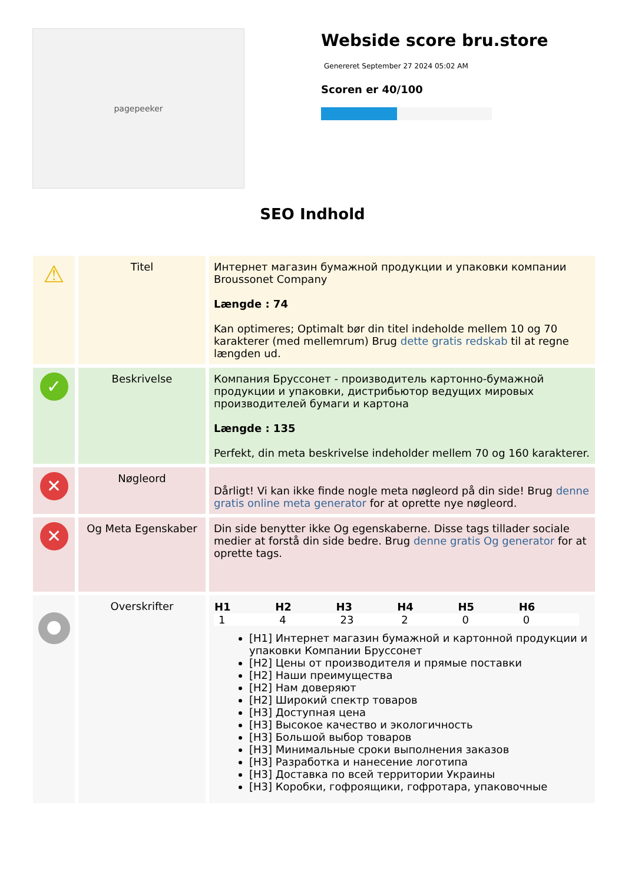pagepeeker
Webside score bru.store
Genereret September 27 2024 05:02 AM
Scoren er 40/100
SEO Indhold
| ⚠ | Titel | Интернет магазин бумажной продукции и упаковки компании Broussonet Company Længde : 74 Kan optimeres; Optimalt bør din titel indeholde mellem 10 og 70 karakterer (med mellemrum) Brug dette gratis redskab til at regne længden ud. |
| ✓ | Beskrivelse | Компания Бруссонет - производитель картонно-бумажной продукции и упаковки, дистрибьютор ведущих мировых производителей бумаги и картона Længde : 135 Perfekt, din meta beskrivelse indeholder mellem 70 og 160 karakterer. |
| ✕ | Nøgleord | Dårligt! Vi kan ikke finde nogle meta nøgleord på din side! Brug denne gratis online meta generator for at oprette nye nøgleord. |
| ✕ | Og Meta Egenskaber | Din side benytter ikke Og egenskaberne. Disse tags tillader sociale medier at forstå din side bedre. Brug denne gratis Og generator for at oprette tags. |
| ● | Overskrifter | / H1 / H2 / H3 / H4 / H5 / H6 / / --- / --- / --- / --- / --- / --- / / 1 / 4 / 23 / 2 / 0 / 0 / [H1] Интернет магазин бумажной и картонной продукции и упаковки Компании Бруссонет [H2] Цены от производителя и прямые поставки [H2] Наши преимущества [H2] Нам доверяют [H2] Широкий спектр товаров [H3] Доступная цена [H3] Высокое качество и экологичность [H3] Большой выбор товаров [H3] Минимальные сроки выполнения заказов [H3] Разработка и нанесение логотипа [H3] Доставка по всей территории Украины [H3] Коробки, гофроящики, гофротара, упаковочные |